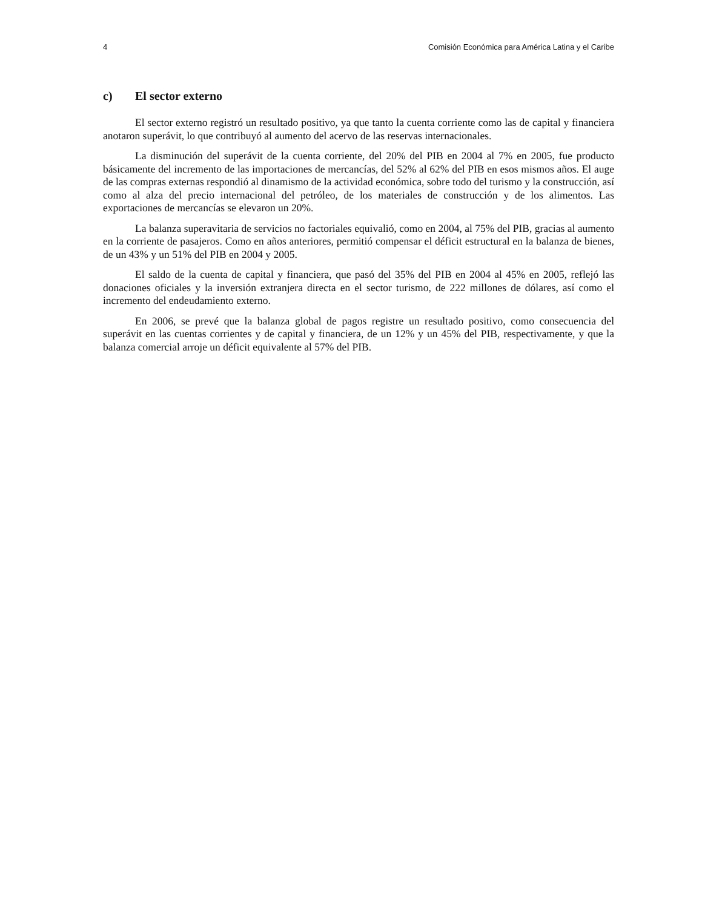4 Comisión Económica para América Latina y el Caribe
c) El sector externo
El sector externo registró un resultado positivo, ya que tanto la cuenta corriente como las de capital y financiera anotaron superávit, lo que contribuyó al aumento del acervo de las reservas internacionales.
La disminución del superávit de la cuenta corriente, del 20% del PIB en 2004 al 7% en 2005, fue producto básicamente del incremento de las importaciones de mercancías, del 52% al 62% del PIB en esos mismos años. El auge de las compras externas respondió al dinamismo de la actividad económica, sobre todo del turismo y la construcción, así como al alza del precio internacional del petróleo, de los materiales de construcción y de los alimentos. Las exportaciones de mercancías se elevaron un 20%.
La balanza superavitaria de servicios no factoriales equivalió, como en 2004, al 75% del PIB, gracias al aumento en la corriente de pasajeros. Como en años anteriores, permitió compensar el déficit estructural en la balanza de bienes, de un 43% y un 51% del PIB en 2004 y 2005.
El saldo de la cuenta de capital y financiera, que pasó del 35% del PIB en 2004 al 45% en 2005, reflejó las donaciones oficiales y la inversión extranjera directa en el sector turismo, de 222 millones de dólares, así como el incremento del endeudamiento externo.
En 2006, se prevé que la balanza global de pagos registre un resultado positivo, como consecuencia del superávit en las cuentas corrientes y de capital y financiera, de un 12% y un 45% del PIB, respectivamente, y que la balanza comercial arroje un déficit equivalente al 57% del PIB.